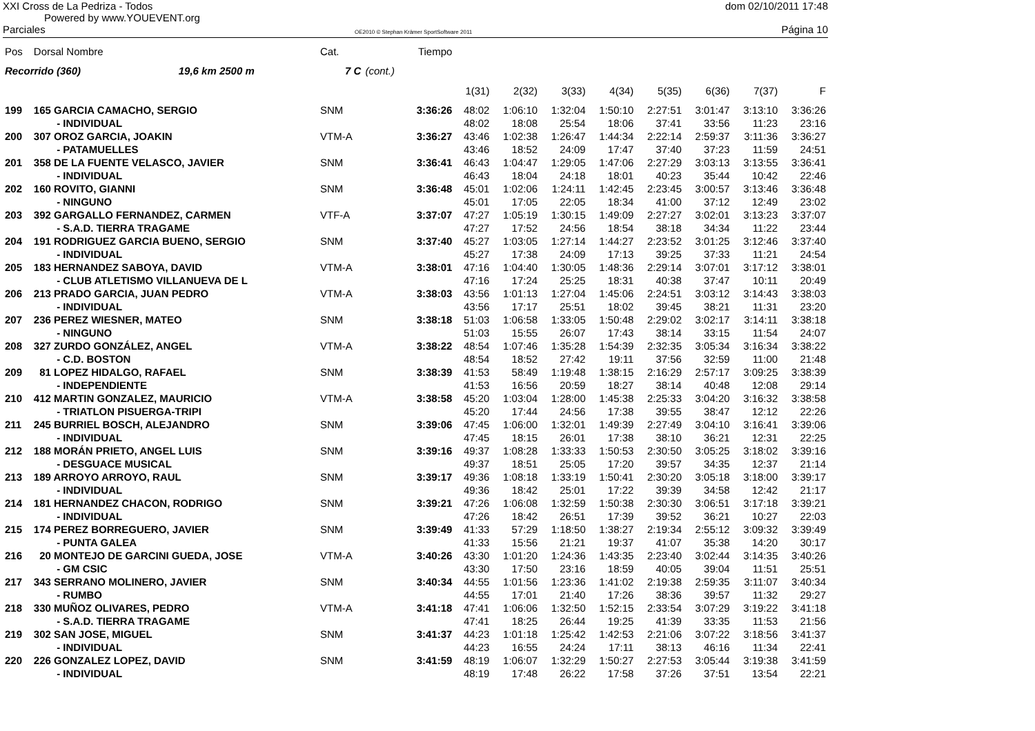XXI Cross de La Pedriza - Todos
Powered by www.YOUEVENT.org
dom 02/10/2011 17:48
Parciales OE2010 © Stephan Krämer SportSoftware 2011 Página 10
| Pos | Dorsal Nombre | Cat. | | Tiempo | | | | | | | | |
| --- | --- | --- | --- | --- | --- | --- | --- | --- | --- | --- | --- | --- |
| Recorrido (360) 19,6 km 2500 m | | 7 C | (cont.) | | | | | | | | | |
| | | | | | 1(31) | 2(32) | 3(33) | 4(34) | 5(35) | 6(36) | 7(37) | F |
| 199 | 165 GARCIA CAMACHO, SERGIO | SNM | | 3:36:26 | 48:02 | 1:06:10 | 1:32:04 | 1:50:10 | 2:27:51 | 3:01:47 | 3:13:10 | 3:36:26 |
| | - INDIVIDUAL | | | | 48:02 | 18:08 | 25:54 | 18:06 | 37:41 | 33:56 | 11:23 | 23:16 |
| 200 | 307 OROZ GARCIA, JOAKIN | VTM-A | | 3:36:27 | 43:46 | 1:02:38 | 1:26:47 | 1:44:34 | 2:22:14 | 2:59:37 | 3:11:36 | 3:36:27 |
| | - PATAMUELLES | | | | 43:46 | 18:52 | 24:09 | 17:47 | 37:40 | 37:23 | 11:59 | 24:51 |
| 201 | 358 DE LA FUENTE VELASCO, JAVIER | SNM | | 3:36:41 | 46:43 | 1:04:47 | 1:29:05 | 1:47:06 | 2:27:29 | 3:03:13 | 3:13:55 | 3:36:41 |
| | - INDIVIDUAL | | | | 46:43 | 18:04 | 24:18 | 18:01 | 40:23 | 35:44 | 10:42 | 22:46 |
| 202 | 160 ROVITO, GIANNI | SNM | | 3:36:48 | 45:01 | 1:02:06 | 1:24:11 | 1:42:45 | 2:23:45 | 3:00:57 | 3:13:46 | 3:36:48 |
| | - NINGUNO | | | | 45:01 | 17:05 | 22:05 | 18:34 | 41:00 | 37:12 | 12:49 | 23:02 |
| 203 | 392 GARGALLO FERNANDEZ, CARMEN | VTF-A | | 3:37:07 | 47:27 | 1:05:19 | 1:30:15 | 1:49:09 | 2:27:27 | 3:02:01 | 3:13:23 | 3:37:07 |
| | - S.A.D. TIERRA TRAGAME | | | | 47:27 | 17:52 | 24:56 | 18:54 | 38:18 | 34:34 | 11:22 | 23:44 |
| 204 | 191 RODRIGUEZ GARCIA BUENO, SERGIO | SNM | | 3:37:40 | 45:27 | 1:03:05 | 1:27:14 | 1:44:27 | 2:23:52 | 3:01:25 | 3:12:46 | 3:37:40 |
| | - INDIVIDUAL | | | | 45:27 | 17:38 | 24:09 | 17:13 | 39:25 | 37:33 | 11:21 | 24:54 |
| 205 | 183 HERNANDEZ SABOYA, DAVID | VTM-A | | 3:38:01 | 47:16 | 1:04:40 | 1:30:05 | 1:48:36 | 2:29:14 | 3:07:01 | 3:17:12 | 3:38:01 |
| | - CLUB ATLETISMO VILLANUEVA DE L | | | | 47:16 | 17:24 | 25:25 | 18:31 | 40:38 | 37:47 | 10:11 | 20:49 |
| 206 | 213 PRADO GARCIA, JUAN PEDRO | VTM-A | | 3:38:03 | 43:56 | 1:01:13 | 1:27:04 | 1:45:06 | 2:24:51 | 3:03:12 | 3:14:43 | 3:38:03 |
| | - INDIVIDUAL | | | | 43:56 | 17:17 | 25:51 | 18:02 | 39:45 | 38:21 | 11:31 | 23:20 |
| 207 | 236 PEREZ WIESNER, MATEO | SNM | | 3:38:18 | 51:03 | 1:06:58 | 1:33:05 | 1:50:48 | 2:29:02 | 3:02:17 | 3:14:11 | 3:38:18 |
| | - NINGUNO | | | | 51:03 | 15:55 | 26:07 | 17:43 | 38:14 | 33:15 | 11:54 | 24:07 |
| 208 | 327 ZURDO GONZÁLEZ, ANGEL | VTM-A | | 3:38:22 | 48:54 | 1:07:46 | 1:35:28 | 1:54:39 | 2:32:35 | 3:05:34 | 3:16:34 | 3:38:22 |
| | - C.D. BOSTON | | | | 48:54 | 18:52 | 27:42 | 19:11 | 37:56 | 32:59 | 11:00 | 21:48 |
| 209 | 81 LOPEZ HIDALGO, RAFAEL | SNM | | 3:38:39 | 41:53 | 58:49 | 1:19:48 | 1:38:15 | 2:16:29 | 2:57:17 | 3:09:25 | 3:38:39 |
| | - INDEPENDIENTE | | | | 41:53 | 16:56 | 20:59 | 18:27 | 38:14 | 40:48 | 12:08 | 29:14 |
| 210 | 412 MARTIN GONZALEZ, MAURICIO | VTM-A | | 3:38:58 | 45:20 | 1:03:04 | 1:28:00 | 1:45:38 | 2:25:33 | 3:04:20 | 3:16:32 | 3:38:58 |
| | - TRIATLON PISUERGA-TRIPI | | | | 45:20 | 17:44 | 24:56 | 17:38 | 39:55 | 38:47 | 12:12 | 22:26 |
| 211 | 245 BURRIEL BOSCH, ALEJANDRO | SNM | | 3:39:06 | 47:45 | 1:06:00 | 1:32:01 | 1:49:39 | 2:27:49 | 3:04:10 | 3:16:41 | 3:39:06 |
| | - INDIVIDUAL | | | | 47:45 | 18:15 | 26:01 | 17:38 | 38:10 | 36:21 | 12:31 | 22:25 |
| 212 | 188 MORÁN PRIETO, ANGEL LUIS | SNM | | 3:39:16 | 49:37 | 1:08:28 | 1:33:33 | 1:50:53 | 2:30:50 | 3:05:25 | 3:18:02 | 3:39:16 |
| | - DESGUACE MUSICAL | | | | 49:37 | 18:51 | 25:05 | 17:20 | 39:57 | 34:35 | 12:37 | 21:14 |
| 213 | 189 ARROYO ARROYO, RAUL | SNM | | 3:39:17 | 49:36 | 1:08:18 | 1:33:19 | 1:50:41 | 2:30:20 | 3:05:18 | 3:18:00 | 3:39:17 |
| | - INDIVIDUAL | | | | 49:36 | 18:42 | 25:01 | 17:22 | 39:39 | 34:58 | 12:42 | 21:17 |
| 214 | 181 HERNANDEZ CHACON, RODRIGO | SNM | | 3:39:21 | 47:26 | 1:06:08 | 1:32:59 | 1:50:38 | 2:30:30 | 3:06:51 | 3:17:18 | 3:39:21 |
| | - INDIVIDUAL | | | | 47:26 | 18:42 | 26:51 | 17:39 | 39:52 | 36:21 | 10:27 | 22:03 |
| 215 | 174 PEREZ BORREGUERO, JAVIER | SNM | | 3:39:49 | 41:33 | 57:29 | 1:18:50 | 1:38:27 | 2:19:34 | 2:55:12 | 3:09:32 | 3:39:49 |
| | - PUNTA GALEA | | | | 41:33 | 15:56 | 21:21 | 19:37 | 41:07 | 35:38 | 14:20 | 30:17 |
| 216 | 20 MONTEJO DE GARCINI GUEDA, JOSE | VTM-A | | 3:40:26 | 43:30 | 1:01:20 | 1:24:36 | 1:43:35 | 2:23:40 | 3:02:44 | 3:14:35 | 3:40:26 |
| | - GM CSIC | | | | 43:30 | 17:50 | 23:16 | 18:59 | 40:05 | 39:04 | 11:51 | 25:51 |
| 217 | 343 SERRANO MOLINERO, JAVIER | SNM | | 3:40:34 | 44:55 | 1:01:56 | 1:23:36 | 1:41:02 | 2:19:38 | 2:59:35 | 3:11:07 | 3:40:34 |
| | - RUMBO | | | | 44:55 | 17:01 | 21:40 | 17:26 | 38:36 | 39:57 | 11:32 | 29:27 |
| 218 | 330 MUÑOZ OLIVARES, PEDRO | VTM-A | | 3:41:18 | 47:41 | 1:06:06 | 1:32:50 | 1:52:15 | 2:33:54 | 3:07:29 | 3:19:22 | 3:41:18 |
| | - S.A.D. TIERRA TRAGAME | | | | 47:41 | 18:25 | 26:44 | 19:25 | 41:39 | 33:35 | 11:53 | 21:56 |
| 219 | 302 SAN JOSE, MIGUEL | SNM | | 3:41:37 | 44:23 | 1:01:18 | 1:25:42 | 1:42:53 | 2:21:06 | 3:07:22 | 3:18:56 | 3:41:37 |
| | - INDIVIDUAL | | | | 44:23 | 16:55 | 24:24 | 17:11 | 38:13 | 46:16 | 11:34 | 22:41 |
| 220 | 226 GONZALEZ LOPEZ, DAVID | SNM | | 3:41:59 | 48:19 | 1:06:07 | 1:32:29 | 1:50:27 | 2:27:53 | 3:05:44 | 3:19:38 | 3:41:59 |
| | - INDIVIDUAL | | | | 48:19 | 17:48 | 26:22 | 17:58 | 37:26 | 37:51 | 13:54 | 22:21 |